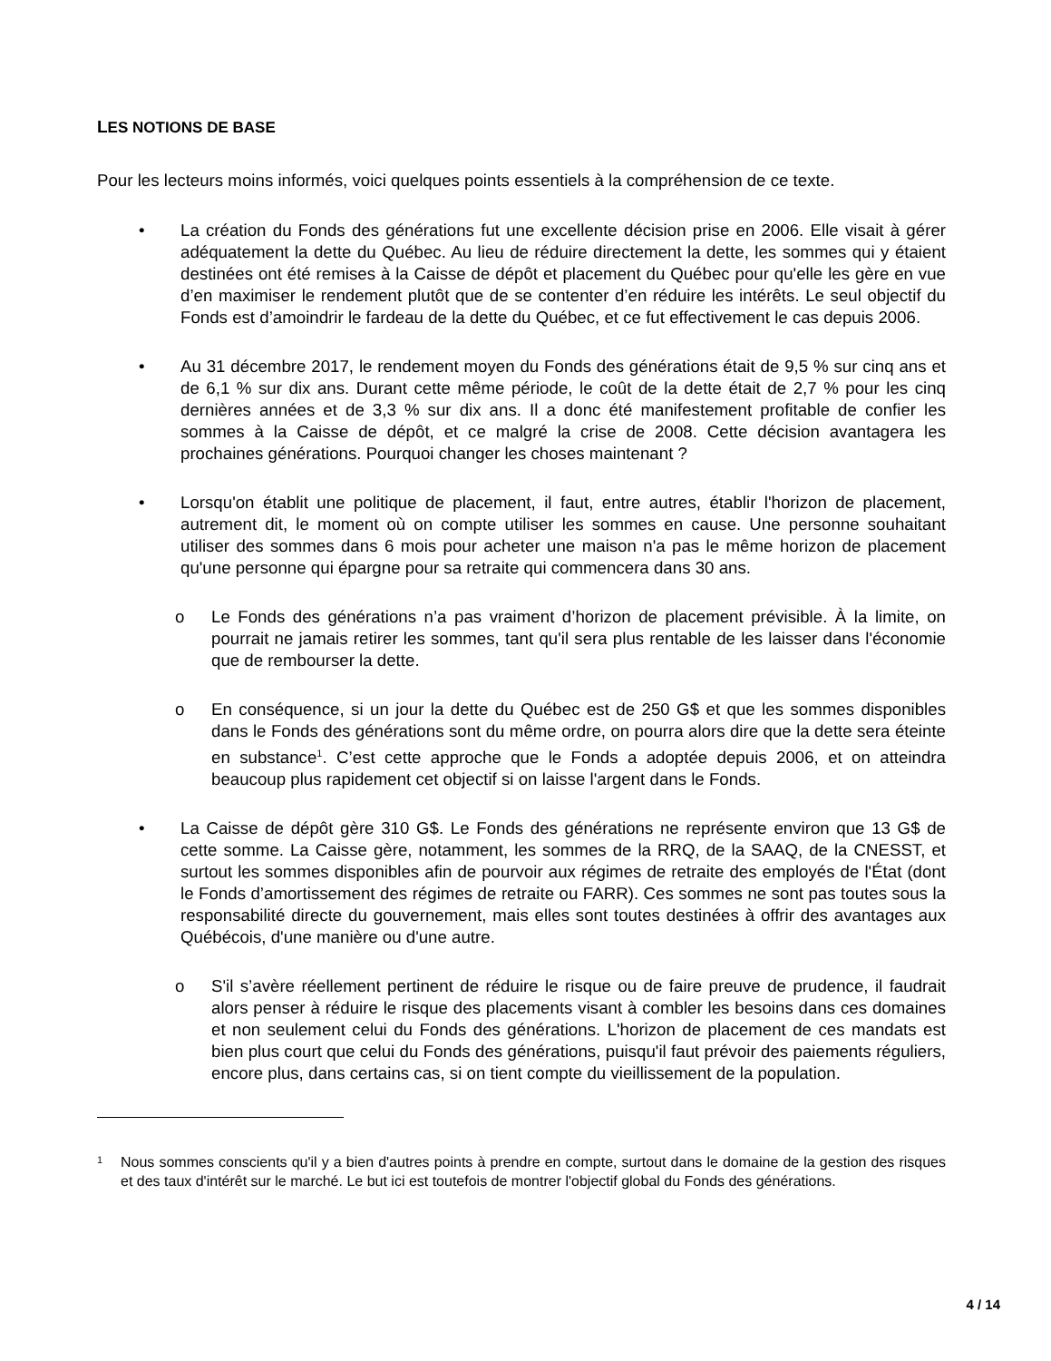LES NOTIONS DE BASE
Pour les lecteurs moins informés, voici quelques points essentiels à la compréhension de ce texte.
• La création du Fonds des générations fut une excellente décision prise en 2006. Elle visait à gérer adéquatement la dette du Québec. Au lieu de réduire directement la dette, les sommes qui y étaient destinées ont été remises à la Caisse de dépôt et placement du Québec pour qu'elle les gère en vue d’en maximiser le rendement plutôt que de se contenter d’en réduire les intérêts. Le seul objectif du Fonds est d’amoindrir le fardeau de la dette du Québec, et ce fut effectivement le cas depuis 2006.
• Au 31 décembre 2017, le rendement moyen du Fonds des générations était de 9,5 % sur cinq ans et de 6,1 % sur dix ans. Durant cette même période, le coût de la dette était de 2,7 % pour les cinq dernières années et de 3,3 % sur dix ans. Il a donc été manifestement profitable de confier les sommes à la Caisse de dépôt, et ce malgré la crise de 2008. Cette décision avantagera les prochaines générations. Pourquoi changer les choses maintenant ?
• Lorsqu'on établit une politique de placement, il faut, entre autres, établir l'horizon de placement, autrement dit, le moment où on compte utiliser les sommes en cause. Une personne souhaitant utiliser des sommes dans 6 mois pour acheter une maison n'a pas le même horizon de placement qu'une personne qui épargne pour sa retraite qui commencera dans 30 ans.
o Le Fonds des générations n’a pas vraiment d’horizon de placement prévisible. À la limite, on pourrait ne jamais retirer les sommes, tant qu'il sera plus rentable de les laisser dans l'économie que de rembourser la dette.
o En conséquence, si un jour la dette du Québec est de 250 G$ et que les sommes disponibles dans le Fonds des générations sont du même ordre, on pourra alors dire que la dette sera éteinte en substance<sup>1</sup>. C’est cette approche que le Fonds a adoptée depuis 2006, et on atteindra beaucoup plus rapidement cet objectif si on laisse l'argent dans le Fonds.
• La Caisse de dépôt gère 310 G$. Le Fonds des générations ne représente environ que 13 G$ de cette somme. La Caisse gère, notamment, les sommes de la RRQ, de la SAAQ, de la CNESST, et surtout les sommes disponibles afin de pourvoir aux régimes de retraite des employés de l'État (dont le Fonds d’amortissement des régimes de retraite ou FARR). Ces sommes ne sont pas toutes sous la responsabilité directe du gouvernement, mais elles sont toutes destinées à offrir des avantages aux Québécois, d'une manière ou d'une autre.
o S'il s’avère réellement pertinent de réduire le risque ou de faire preuve de prudence, il faudrait alors penser à réduire le risque des placements visant à combler les besoins dans ces domaines et non seulement celui du Fonds des générations. L'horizon de placement de ces mandats est bien plus court que celui du Fonds des générations, puisqu'il faut prévoir des paiements réguliers, encore plus, dans certains cas, si on tient compte du vieillissement de la population.
1
Nous sommes conscients qu'il y a bien d'autres points à prendre en compte, surtout dans le domaine de la gestion des risques et des taux d'intérêt sur le marché. Le but ici est toutefois de montrer l'objectif global du Fonds des générations.
4 / 14